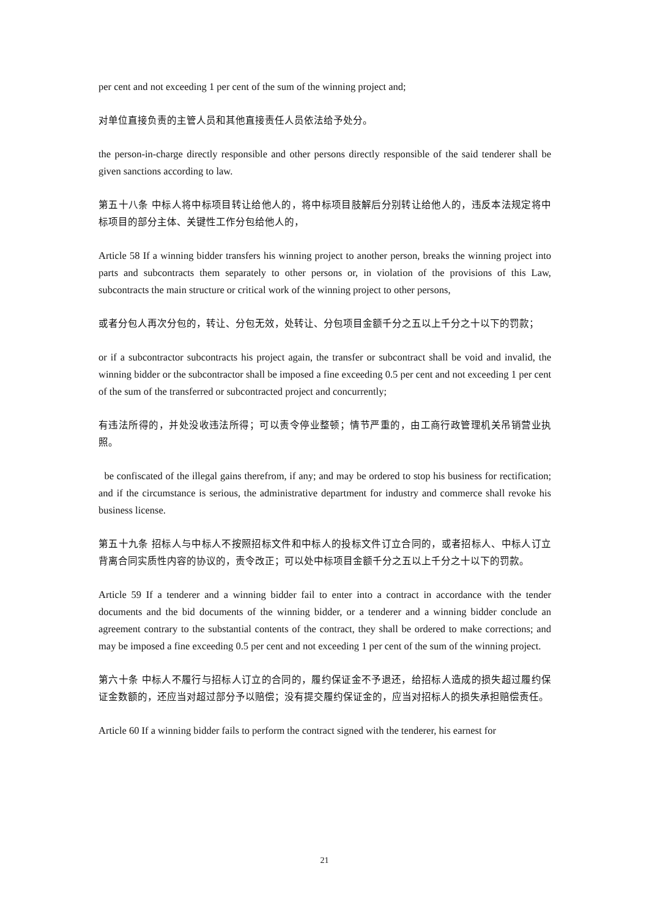per cent and not exceeding 1 per cent of the sum of the winning project and;
对单位直接负责的主管人员和其他直接责任人员依法给予处分。
the person-in-charge directly responsible and other persons directly responsible of the said tenderer shall be given sanctions according to law.
第五十八条 中标人将中标项目转让给他人的，将中标项目肢解后分别转让给他人的，违反本法规定将中标项目的部分主体、关键性工作分包给他人的，
Article 58 If a winning bidder transfers his winning project to another person, breaks the winning project into parts and subcontracts them separately to other persons or, in violation of the provisions of this Law, subcontracts the main structure or critical work of the winning project to other persons,
或者分包人再次分包的，转让、分包无效，处转让、分包项目金额千分之五以上千分之十以下的罚款；
or if a subcontractor subcontracts his project again, the transfer or subcontract shall be void and invalid, the winning bidder or the subcontractor shall be imposed a fine exceeding 0.5 per cent and not exceeding 1 per cent of the sum of the transferred or subcontracted project and concurrently;
有违法所得的，并处没收违法所得；可以责令停业整顿；情节严重的，由工商行政管理机关吊销营业执照。
be confiscated of the illegal gains therefrom, if any; and may be ordered to stop his business for rectification; and if the circumstance is serious, the administrative department for industry and commerce shall revoke his business license.
第五十九条 招标人与中标人不按照招标文件和中标人的投标文件订立合同的，或者招标人、中标人订立背离合同实质性内容的协议的，责令改正；可以处中标项目金额千分之五以上千分之十以下的罚款。
Article 59 If a tenderer and a winning bidder fail to enter into a contract in accordance with the tender documents and the bid documents of the winning bidder, or a tenderer and a winning bidder conclude an agreement contrary to the substantial contents of the contract, they shall be ordered to make corrections; and may be imposed a fine exceeding 0.5 per cent and not exceeding 1 per cent of the sum of the winning project.
第六十条 中标人不履行与招标人订立的合同的，履约保证金不予退还，给招标人造成的损失超过履约保证金数额的，还应当对超过部分予以赔偿；没有提交履约保证金的，应当对招标人的损失承担赔偿责任。
Article 60 If a winning bidder fails to perform the contract signed with the tenderer, his earnest for
21